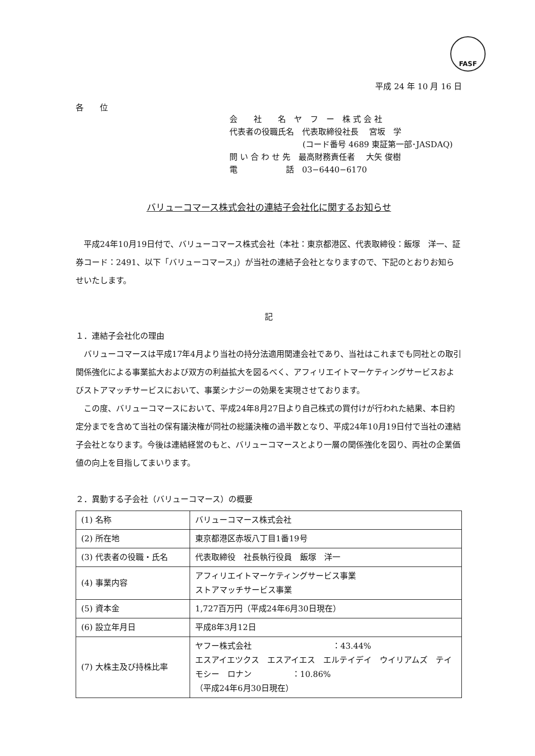FASF
平成 24 年 10 月 16 日
各　　位
会　　社　　名　ヤ　フ　ー　株 式 会 社
代表者の役職氏名　代表取締役社長　 宮坂　学
(コード番号 4689 東証第一部･JASDAQ)
問 い 合 わ せ 先　最高財務責任者　 大矢 俊樹
電　　　　　　話　03−6440−6170
バリューコマース株式会社の連結子会社化に関するお知らせ
　平成24年10月19日付で、バリューコマース株式会社（本社：東京都港区、代表取締役：飯塚　洋一、証券コード：2491、以下「バリューコマース」）が当社の連結子会社となりますので、下記のとおりお知らせいたします。
記
１．連結子会社化の理由
　バリューコマースは平成17年4月より当社の持分法適用関連会社であり、当社はこれまでも同社との取引関係強化による事業拡大および双方の利益拡大を図るべく、アフィリエイトマーケティングサービスおよびストアマッチサービスにおいて、事業シナジーの効果を実現させております。
　この度、バリューコマースにおいて、平成24年8月27日より自己株式の買付けが行われた結果、本日約定分までを含めて当社の保有議決権が同社の総議決権の過半数となり、平成24年10月19日付で当社の連結子会社となります。今後は連結経営のもと、バリューコマースとより一層の関係強化を図り、両社の企業価値の向上を目指してまいります。
２．異動する子会社（バリューコマース）の概要
| (1) 名称 | バリューコマース株式会社 |
| (2) 所在地 | 東京都港区赤坂八丁目1番19号 |
| (3) 代表者の役職・氏名 | 代表取締役 社長執行役員 飯塚 洋一 |
| (4) 事業内容 | アフィリエイトマーケティングサービス事業 ストアマッチサービス事業 |
| (5) 資本金 | 1,727百万円（平成24年6月30日現在） |
| (6) 設立年月日 | 平成8年3月12日 |
| (7) 大株主及び持株比率 | ヤフー株式会社 ：43.44% エスアイエツクス エスアイエス エルテイデイ ウイリアムズ テイモシー ロナン ：10.86% （平成24年6月30日現在） |